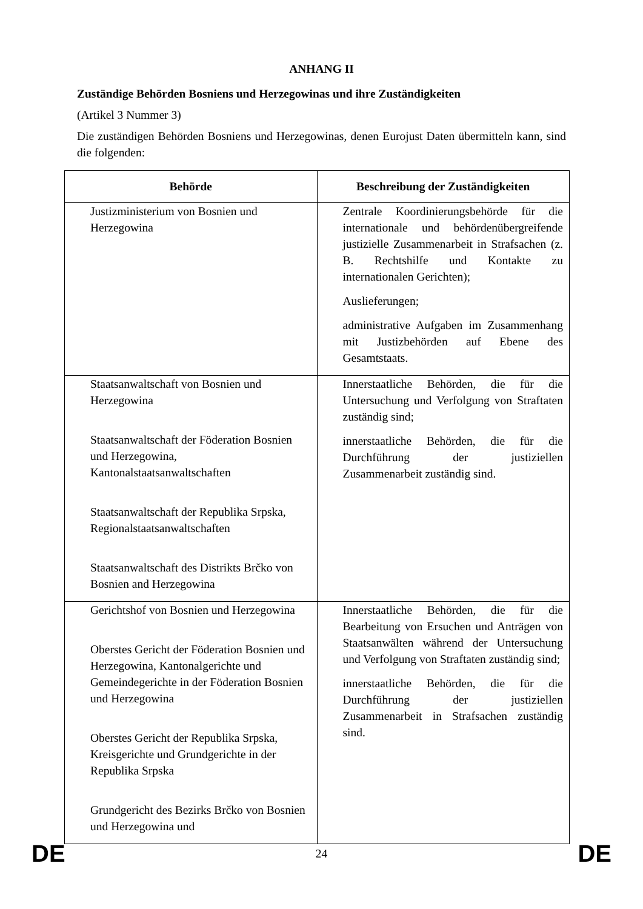ANHANG II
Zuständige Behörden Bosniens und Herzegowinas und ihre Zuständigkeiten
(Artikel 3 Nummer 3)
Die zuständigen Behörden Bosniens und Herzegowinas, denen Eurojust Daten übermitteln kann, sind die folgenden:
| Behörde | Beschreibung der Zuständigkeiten |
| --- | --- |
| Justizministerium von Bosnien und Herzegowina | Zentrale Koordinierungsbehörde für die internationale und behördenübergreifende justizielle Zusammenarbeit in Strafsachen (z. B. Rechtshilfe und Kontakte zu internationalen Gerichten); Auslieferungen; administrative Aufgaben im Zusammenhang mit Justizbehörden auf Ebene des Gesamtstaats. |
| Staatsanwaltschaft von Bosnien und Herzegowina Staatsanwaltschaft der Föderation Bosnien und Herzegowina, Kantonalstaatsanwaltschaften Staatsanwaltschaft der Republika Srpska, Regionalstaatsanwaltschaften Staatsanwaltschaft des Distrikts Brčko von Bosnien and Herzegowina | Innerstaatliche Behörden, die für die Untersuchung und Verfolgung von Straftaten zuständig sind; innerstaatliche Behörden, die für die Durchführung der justiziellen Zusammenarbeit zuständig sind. |
| Gerichtshof von Bosnien und Herzegowina Oberstes Gericht der Föderation Bosnien und Herzegowina, Kantonalgerichte und Gemeindegerichte in der Föderation Bosnien und Herzegowina Oberstes Gericht der Republika Srpska, Kreisgerichte und Grundgerichte in der Republika Srpska Grundgericht des Bezirks Brčko von Bosnien und Herzegowina und | Innerstaatliche Behörden, die für die Bearbeitung von Ersuchen und Anträgen von Staatsanwälten während der Untersuchung und Verfolgung von Straftaten zuständig sind; innerstaatliche Behörden, die für die Durchführung der justiziellen Zusammenarbeit in Strafsachen zuständig sind. |
DE 24 DE